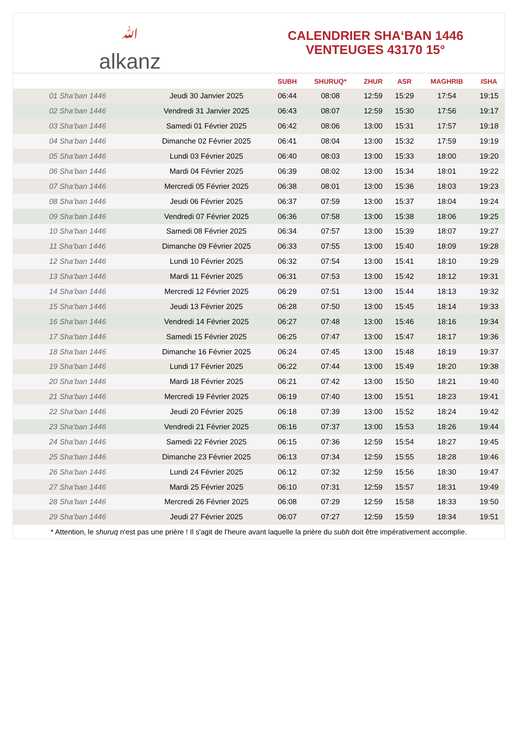ﷲalkanz
CALENDRIER SHA‘BAN 1446
VENTEUGES 43170 15°
| | | SUBH | SHURUQ* | ZHUR | ASR | MAGHRIB | ISHA |
| --- | --- | --- | --- | --- | --- | --- | --- |
| 01 Sha‘ban 1446 | Jeudi 30 Janvier 2025 | 06:44 | 08:08 | 12:59 | 15:29 | 17:54 | 19:15 |
| 02 Sha‘ban 1446 | Vendredi 31 Janvier 2025 | 06:43 | 08:07 | 12:59 | 15:30 | 17:56 | 19:17 |
| 03 Sha‘ban 1446 | Samedi 01 Février 2025 | 06:42 | 08:06 | 13:00 | 15:31 | 17:57 | 19:18 |
| 04 Sha‘ban 1446 | Dimanche 02 Février 2025 | 06:41 | 08:04 | 13:00 | 15:32 | 17:59 | 19:19 |
| 05 Sha‘ban 1446 | Lundi 03 Février 2025 | 06:40 | 08:03 | 13:00 | 15:33 | 18:00 | 19:20 |
| 06 Sha‘ban 1446 | Mardi 04 Février 2025 | 06:39 | 08:02 | 13:00 | 15:34 | 18:01 | 19:22 |
| 07 Sha‘ban 1446 | Mercredi 05 Février 2025 | 06:38 | 08:01 | 13:00 | 15:36 | 18:03 | 19:23 |
| 08 Sha‘ban 1446 | Jeudi 06 Février 2025 | 06:37 | 07:59 | 13:00 | 15:37 | 18:04 | 19:24 |
| 09 Sha‘ban 1446 | Vendredi 07 Février 2025 | 06:36 | 07:58 | 13:00 | 15:38 | 18:06 | 19:25 |
| 10 Sha‘ban 1446 | Samedi 08 Février 2025 | 06:34 | 07:57 | 13:00 | 15:39 | 18:07 | 19:27 |
| 11 Sha‘ban 1446 | Dimanche 09 Février 2025 | 06:33 | 07:55 | 13:00 | 15:40 | 18:09 | 19:28 |
| 12 Sha‘ban 1446 | Lundi 10 Février 2025 | 06:32 | 07:54 | 13:00 | 15:41 | 18:10 | 19:29 |
| 13 Sha‘ban 1446 | Mardi 11 Février 2025 | 06:31 | 07:53 | 13:00 | 15:42 | 18:12 | 19:31 |
| 14 Sha‘ban 1446 | Mercredi 12 Février 2025 | 06:29 | 07:51 | 13:00 | 15:44 | 18:13 | 19:32 |
| 15 Sha‘ban 1446 | Jeudi 13 Février 2025 | 06:28 | 07:50 | 13:00 | 15:45 | 18:14 | 19:33 |
| 16 Sha‘ban 1446 | Vendredi 14 Février 2025 | 06:27 | 07:48 | 13:00 | 15:46 | 18:16 | 19:34 |
| 17 Sha‘ban 1446 | Samedi 15 Février 2025 | 06:25 | 07:47 | 13:00 | 15:47 | 18:17 | 19:36 |
| 18 Sha‘ban 1446 | Dimanche 16 Février 2025 | 06:24 | 07:45 | 13:00 | 15:48 | 18:19 | 19:37 |
| 19 Sha‘ban 1446 | Lundi 17 Février 2025 | 06:22 | 07:44 | 13:00 | 15:49 | 18:20 | 19:38 |
| 20 Sha‘ban 1446 | Mardi 18 Février 2025 | 06:21 | 07:42 | 13:00 | 15:50 | 18:21 | 19:40 |
| 21 Sha‘ban 1446 | Mercredi 19 Février 2025 | 06:19 | 07:40 | 13:00 | 15:51 | 18:23 | 19:41 |
| 22 Sha‘ban 1446 | Jeudi 20 Février 2025 | 06:18 | 07:39 | 13:00 | 15:52 | 18:24 | 19:42 |
| 23 Sha‘ban 1446 | Vendredi 21 Février 2025 | 06:16 | 07:37 | 13:00 | 15:53 | 18:26 | 19:44 |
| 24 Sha‘ban 1446 | Samedi 22 Février 2025 | 06:15 | 07:36 | 12:59 | 15:54 | 18:27 | 19:45 |
| 25 Sha‘ban 1446 | Dimanche 23 Février 2025 | 06:13 | 07:34 | 12:59 | 15:55 | 18:28 | 19:46 |
| 26 Sha‘ban 1446 | Lundi 24 Février 2025 | 06:12 | 07:32 | 12:59 | 15:56 | 18:30 | 19:47 |
| 27 Sha‘ban 1446 | Mardi 25 Février 2025 | 06:10 | 07:31 | 12:59 | 15:57 | 18:31 | 19:49 |
| 28 Sha‘ban 1446 | Mercredi 26 Février 2025 | 06:08 | 07:29 | 12:59 | 15:58 | 18:33 | 19:50 |
| 29 Sha‘ban 1446 | Jeudi 27 Février 2025 | 06:07 | 07:27 | 12:59 | 15:59 | 18:34 | 19:51 |
* Attention, le shuruq n'est pas une prière ! Il s'agit de l'heure avant laquelle la prière du subh doit être impérativement accomplie.